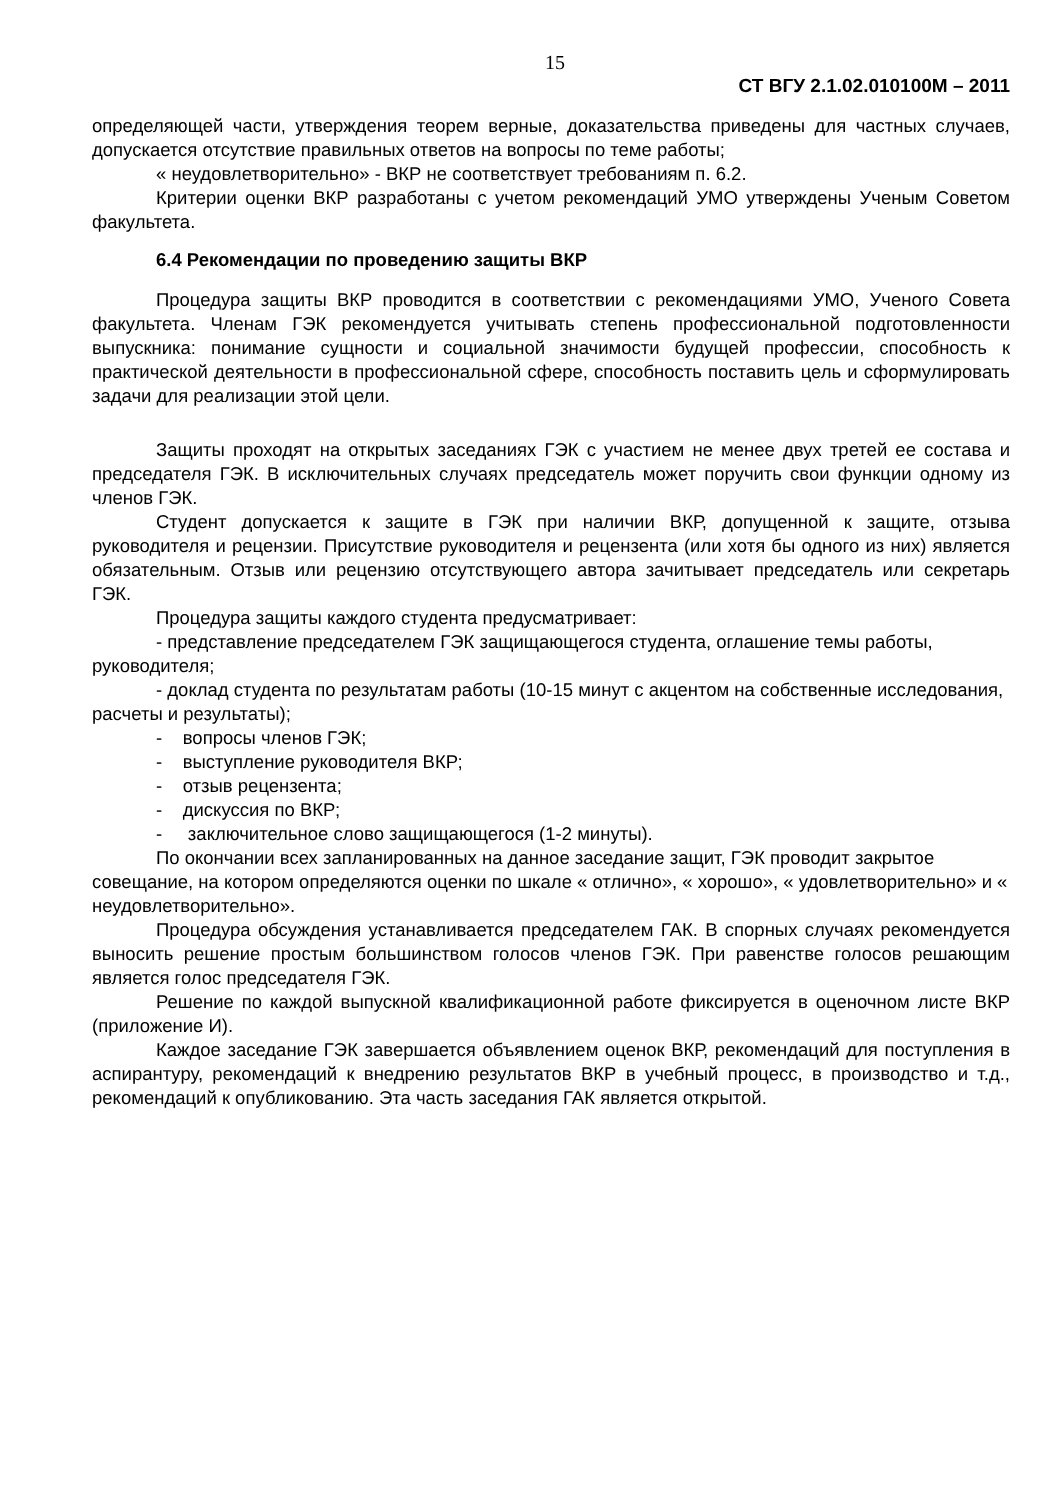15
СТ ВГУ 2.1.02.010100М – 2011
определяющей части, утверждения теорем верные, доказательства приведены для частных случаев, допускается отсутствие правильных ответов на вопросы по теме работы;
« неудовлетворительно» - ВКР не соответствует требованиям п. 6.2.
Критерии оценки ВКР разработаны с учетом рекомендаций УМО утверждены Ученым Советом факультета.
6.4 Рекомендации по проведению защиты ВКР
Процедура защиты ВКР проводится в соответствии с рекомендациями УМО, Ученого Совета факультета. Членам ГЭК рекомендуется учитывать степень профессиональной подготовленности выпускника: понимание сущности и социальной значимости будущей профессии, способность к практической деятельности в профессиональной сфере, способность поставить цель и сформулировать задачи для реализации этой цели.
Защиты проходят на открытых заседаниях ГЭК с участием не менее двух третей ее состава и председателя ГЭК. В исключительных случаях председатель может поручить свои функции одному из членов ГЭК.
Студент допускается к защите в ГЭК при наличии ВКР, допущенной к защите, отзыва руководителя и рецензии. Присутствие руководителя и рецензента (или хотя бы одного из них) является обязательным. Отзыв или рецензию отсутствующего автора зачитывает председатель или секретарь ГЭК.
Процедура защиты каждого студента предусматривает:
- представление председателем ГЭК защищающегося студента, оглашение темы работы, руководителя;
- доклад студента по результатам работы (10-15 минут с акцентом на собственные исследования, расчеты и результаты);
- вопросы членов ГЭК;
- выступление руководителя ВКР;
- отзыв рецензента;
- дискуссия по ВКР;
- заключительное слово защищающегося (1-2 минуты).
По окончании всех запланированных на данное заседание защит, ГЭК проводит закрытое совещание, на котором определяются оценки по шкале « отлично», « хорошо», « удовлетворительно» и « неудовлетворительно».
Процедура обсуждения устанавливается председателем ГАК. В спорных случаях рекомендуется выносить решение простым большинством голосов членов ГЭК. При равенстве голосов решающим является голос председателя ГЭК.
Решение по каждой выпускной квалификационной работе фиксируется в оценочном листе ВКР (приложение И).
Каждое заседание ГЭК завершается объявлением оценок ВКР, рекомендаций для поступления в аспирантуру, рекомендаций к внедрению результатов ВКР в учебный процесс, в производство и т.д., рекомендаций к опубликованию. Эта часть заседания ГАК является открытой.